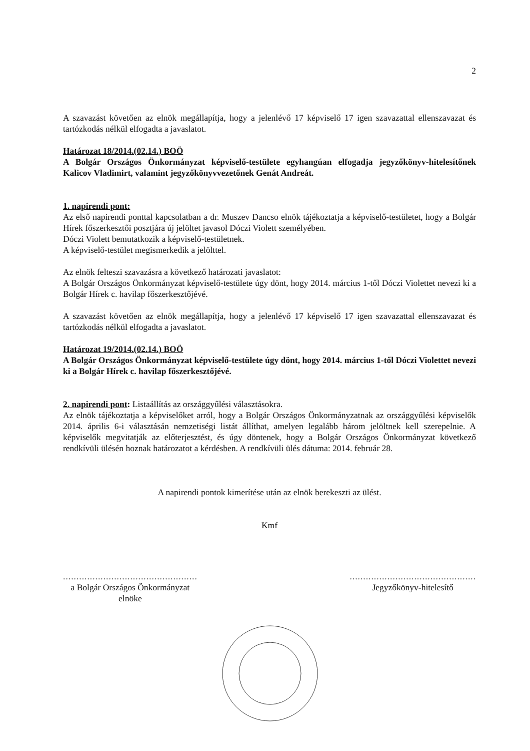2
A szavazást követően az elnök megállapítja, hogy a jelenlévő 17 képviselő 17 igen szavazattal ellenszavazat és tartózkodás nélkül elfogadta a javaslatot.
Határozat 18/2014.(02.14.) BOÖ
A Bolgár Országos Önkormányzat képviselő-testülete egyhangúan elfogadja jegyzőkönyv-hitelesítőnek Kalicov Vladimirt, valamint jegyzőkönyvvezetőnek Genát Andreát.
1. napirendi pont:
Az első napirendi ponttal kapcsolatban a dr. Muszev Dancso elnök tájékoztatja a képviselő-testületet, hogy a Bolgár Hírek főszerkesztői posztjára új jelöltet javasol Dóczi Violett személyében.
Dóczi Violett bemutatkozik a képviselő-testületnek.
A képviselő-testület megismerkedik a jelölttel.
Az elnök felteszi szavazásra a következő határozati javaslatot:
A Bolgár Országos Önkormányzat képviselő-testülete úgy dönt, hogy 2014. március 1-től Dóczi Violettet nevezi ki a Bolgár Hírek c. havilap főszerkesztőjévé.
A szavazást követően az elnök megállapítja, hogy a jelenlévő 17 képviselő 17 igen szavazattal ellenszavazat és tartózkodás nélkül elfogadta a javaslatot.
Határozat 19/2014.(02.14.) BOÖ
A Bolgár Országos Önkormányzat képviselő-testülete úgy dönt, hogy 2014. március 1-től Dóczi Violettet nevezi ki a Bolgár Hírek c. havilap főszerkesztőjévé.
2. napirendi pont: Listaállítás az országgyűlési választásokra.
Az elnök tájékoztatja a képviselőket arról, hogy a Bolgár Országos Önkormányzatnak az országgyűlési képviselők 2014. április 6-i választásán nemzetiségi listát állíthat, amelyen legalább három jelöltnek kell szerepelnie. A képviselők megvitatják az előterjesztést, és úgy döntenek, hogy a Bolgár Országos Önkormányzat következő rendkívüli ülésén hoznak határozatot a kérdésben. A rendkívüli ülés dátuma: 2014. február 28.
A napirendi pontok kimerítése után az elnök berekeszti az ülést.
Kmf
..................................................
a Bolgár Országos Önkormányzat
elnöke
...............................................
Jegyzőkönyv-hitelesítő